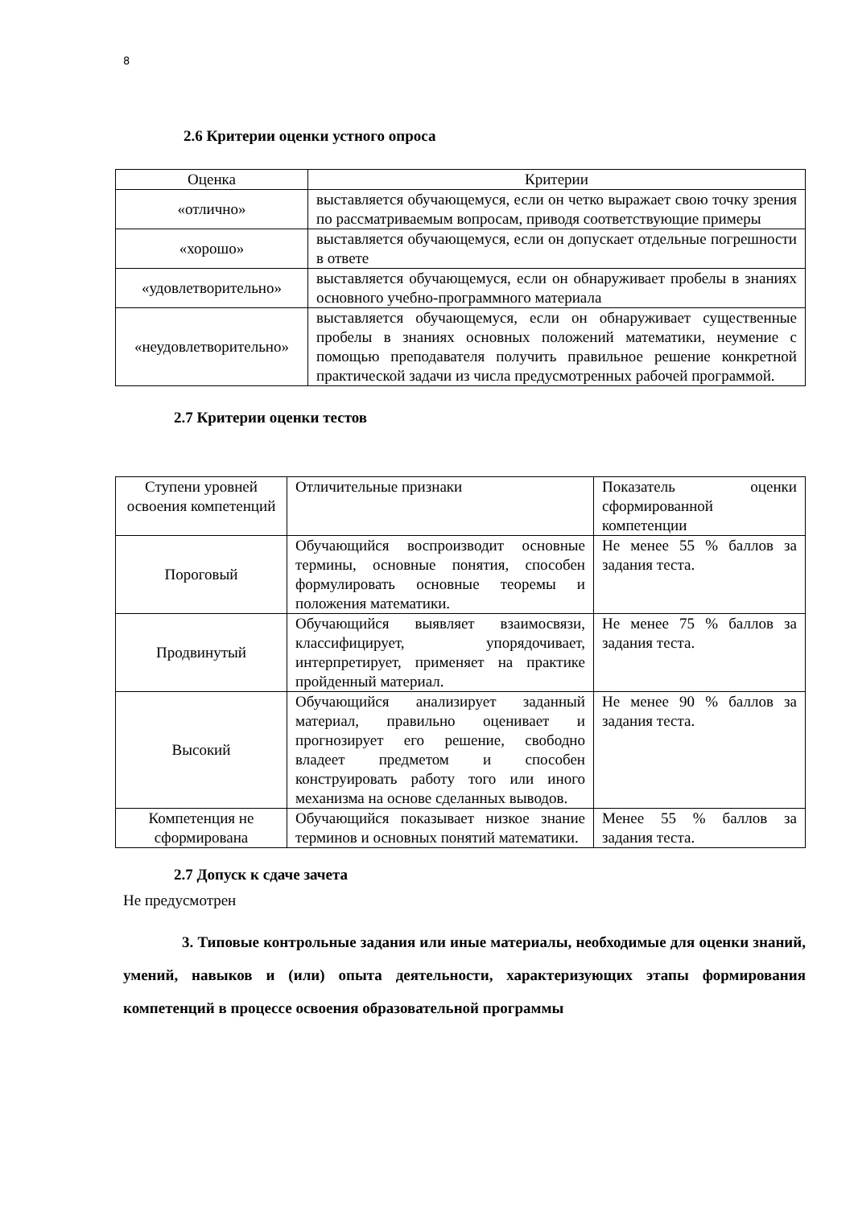8
2.6 Критерии оценки устного опроса
| Оценка | Критерии |
| «отлично» | выставляется обучающемуся, если он четко выражает свою точку зрения по рассматриваемым вопросам, приводя соответствующие примеры |
| «хорошо» | выставляется обучающемуся, если он допускает отдельные погрешности в ответе |
| «удовлетворительно» | выставляется обучающемуся, если он обнаруживает пробелы в знаниях основного учебно-программного материала |
| «неудовлетворительно» | выставляется обучающемуся, если он обнаруживает существенные пробелы в знаниях основных положений математики, неумение с помощью преподавателя получить правильное решение конкретной практической задачи из числа предусмотренных рабочей программой. |
2.7 Критерии оценки тестов
| Ступени уровней освоения компетенций | Отличительные признаки | Показатель оценки сформированной компетенции |
| Пороговый | Обучающийся воспроизводит основные термины, основные понятия, способен формулировать основные теоремы и положения математики. | Не менее 55 % баллов за задания теста. |
| Продвинутый | Обучающийся выявляет взаимосвязи, классифицирует, упорядочивает, интерпретирует, применяет на практике пройденный материал. | Не менее 75 % баллов за задания теста. |
| Высокий | Обучающийся анализирует заданный материал, правильно оценивает и прогнозирует его решение, свободно владеет предметом и способен конструировать работу того или иного механизма на основе сделанных выводов. | Не менее 90 % баллов за задания теста. |
| Компетенция не сформирована | Обучающийся показывает низкое знание терминов и основных понятий математики. | Менее 55 % баллов за задания теста. |
2.7 Допуск к сдаче зачета
Не предусмотрен
3. Типовые контрольные задания или иные материалы, необходимые для оценки знаний, умений, навыков и (или) опыта деятельности, характеризующих этапы формирования компетенций в процессе освоения образовательной программы